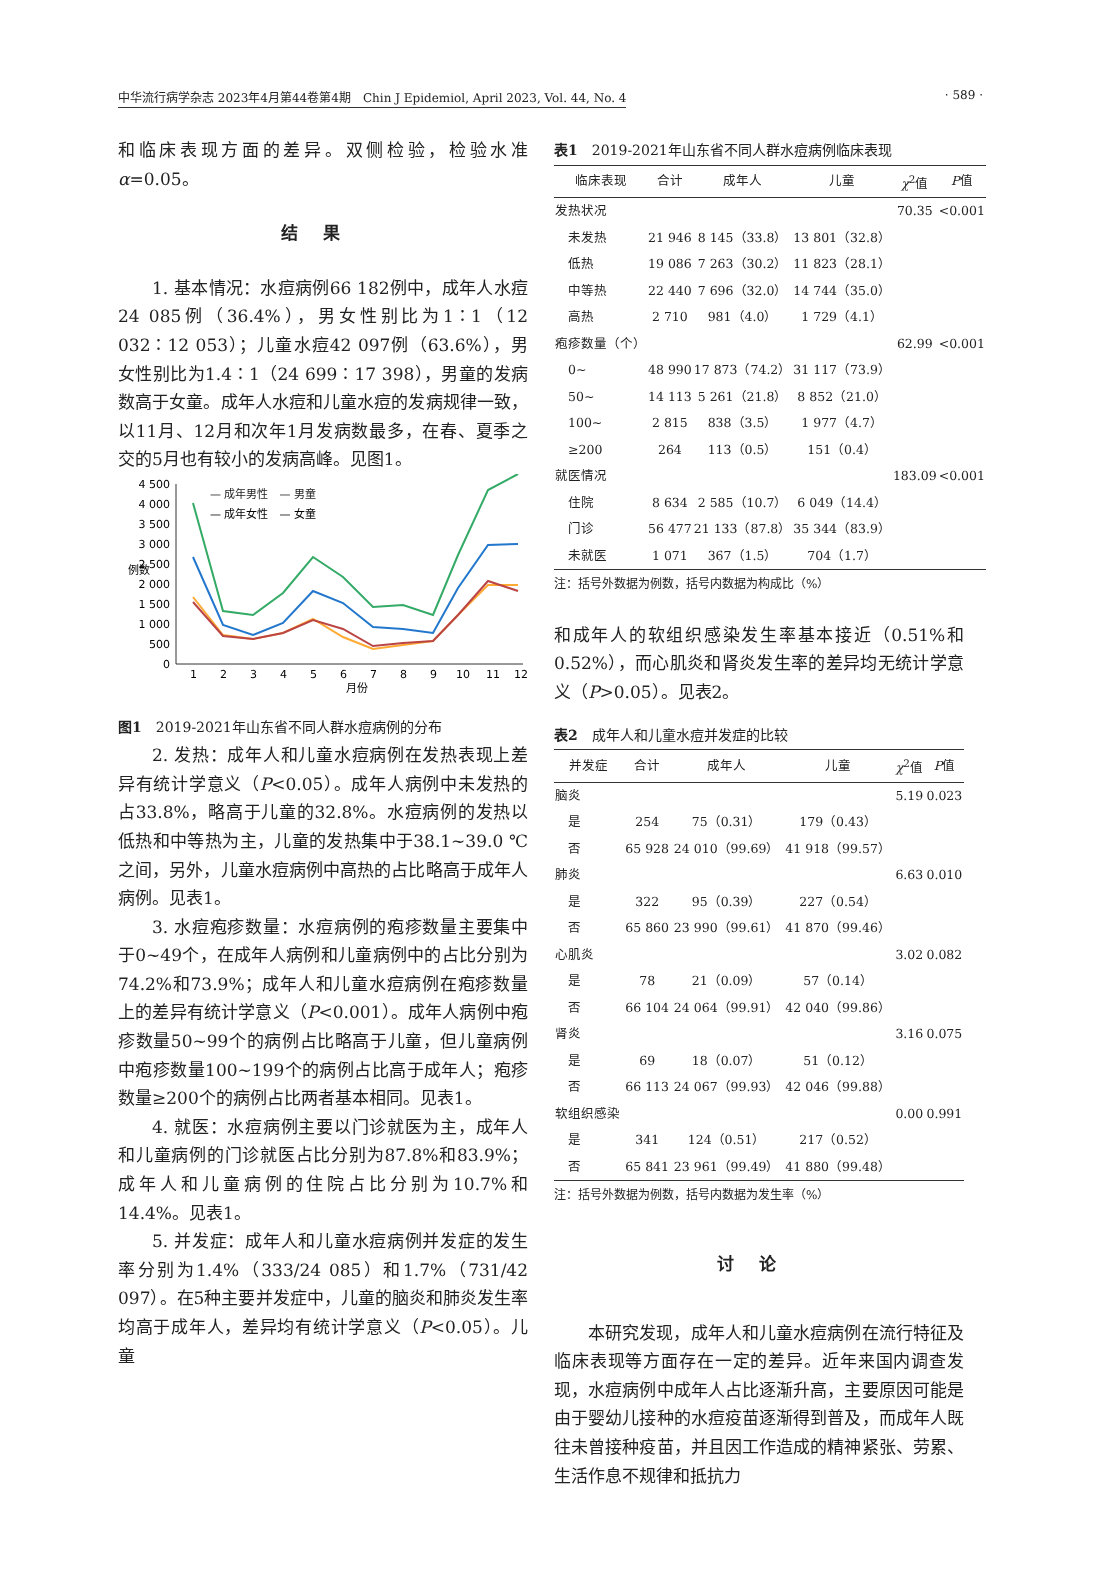中华流行病学杂志 2023年4月第44卷第4期　Chin J Epidemiol, April 2023, Vol. 44, No. 4 · 589 ·
和临床表现方面的差异。双侧检验，检验水准α=0.05。
结果
1. 基本情况：水痘病例66 182例中，成年人水痘24 085例（36.4%），男女性别比为1∶1（12 032∶12 053）；儿童水痘42 097例（63.6%），男女性别比为1.4∶1（24 699∶17 398），男童的发病数高于女童。成年人水痘和儿童水痘的发病规律一致，以11月、12月和次年1月发病数最多，在春、夏季之交的5月也有较小的发病高峰。见图1。
4 500
4 000
3 500
3 000
2 500
2 000
1 500
1 000
500
0
例数
1
2
3
4
5
6
7
8
9
10
11
12
月份
— 成年男性　— 男童
— 成年女性　— 女童
图1　2019-2021年山东省不同人群水痘病例的分布
2. 发热：成年人和儿童水痘病例在发热表现上差异有统计学意义（P<0.05）。成年人病例中未发热的占33.8%，略高于儿童的32.8%。水痘病例的发热以低热和中等热为主，儿童的发热集中于38.1~39.0 ℃之间，另外，儿童水痘病例中高热的占比略高于成年人病例。见表1。
3. 水痘疱疹数量：水痘病例的疱疹数量主要集中于0~49个，在成年人病例和儿童病例中的占比分别为74.2%和73.9%；成年人和儿童水痘病例在疱疹数量上的差异有统计学意义（P<0.001）。成年人病例中疱疹数量50~99个的病例占比略高于儿童，但儿童病例中疱疹数量100~199个的病例占比高于成年人；疱疹数量≥200个的病例占比两者基本相同。见表1。
4. 就医：水痘病例主要以门诊就医为主，成年人和儿童病例的门诊就医占比分别为87.8%和83.9%；成年人和儿童病例的住院占比分别为10.7%和14.4%。见表1。
5. 并发症：成年人和儿童水痘病例并发症的发生率分别为1.4%（333/24 085）和1.7%（731/42 097）。在5种主要并发症中，儿童的脑炎和肺炎发生率均高于成年人，差异均有统计学意义（P<0.05）。儿童
表1　2019-2021年山东省不同人群水痘病例临床表现
| 临床表现 | 合计 | 成年人 | 儿童 | χ<sup>2</sup>值 | P 值 |
| --- | --- | --- | --- | --- | --- |
| 发热状况 | | | | 70.35 | <0.001 |
| 未发热 | 21 946 | 8 145（33.8） | 13 801（32.8） | | |
| 低热 | 19 086 | 7 263（30.2） | 11 823（28.1） | | |
| 中等热 | 22 440 | 7 696（32.0） | 14 744（35.0） | | |
| 高热 | 2 710 | 981（4.0） | 1 729（4.1） | | |
| 疱疹数量（个） | | | | 62.99 | <0.001 |
| 0~ | 48 990 | 17 873（74.2） | 31 117（73.9） | | |
| 50~ | 14 113 | 5 261（21.8） | 8 852（21.0） | | |
| 100~ | 2 815 | 838（3.5） | 1 977（4.7） | | |
| ≥200 | 264 | 113（0.5） | 151（0.4） | | |
| 就医情况 | | | | 183.09 | <0.001 |
| 住院 | 8 634 | 2 585（10.7） | 6 049（14.4） | | |
| 门诊 | 56 477 | 21 133（87.8） | 35 344（83.9） | | |
| 未就医 | 1 071 | 367（1.5） | 704（1.7） | | |
注：括号外数据为例数，括号内数据为构成比（%）
和成年人的软组织感染发生率基本接近（0.51%和0.52%），而心肌炎和肾炎发生率的差异均无统计学意义（P>0.05）。见表2。
表2　成年人和儿童水痘并发症的比较
| 并发症 | 合计 | 成年人 | 儿童 | χ<sup>2</sup>值 | P 值 |
| --- | --- | --- | --- | --- | --- |
| 脑炎 | | | | 5.19 | 0.023 |
| 是 | 254 | 75（0.31） | 179（0.43） | | |
| 否 | 65 928 | 24 010（99.69） | 41 918（99.57） | | |
| 肺炎 | | | | 6.63 | 0.010 |
| 是 | 322 | 95（0.39） | 227（0.54） | | |
| 否 | 65 860 | 23 990（99.61） | 41 870（99.46） | | |
| 心肌炎 | | | | 3.02 | 0.082 |
| 是 | 78 | 21（0.09） | 57（0.14） | | |
| 否 | 66 104 | 24 064（99.91） | 42 040（99.86） | | |
| 肾炎 | | | | 3.16 | 0.075 |
| 是 | 69 | 18（0.07） | 51（0.12） | | |
| 否 | 66 113 | 24 067（99.93） | 42 046（99.88） | | |
| 软组织感染 | | | | 0.00 | 0.991 |
| 是 | 341 | 124（0.51） | 217（0.52） | | |
| 否 | 65 841 | 23 961（99.49） | 41 880（99.48） | | |
注：括号外数据为例数，括号内数据为发生率（%）
讨论
本研究发现，成年人和儿童水痘病例在流行特征及临床表现等方面存在一定的差异。近年来国内调查发现，水痘病例中成年人占比逐渐升高，主要原因可能是由于婴幼儿接种的水痘疫苗逐渐得到普及，而成年人既往未曾接种疫苗，并且因工作造成的精神紧张、劳累、生活作息不规律和抵抗力